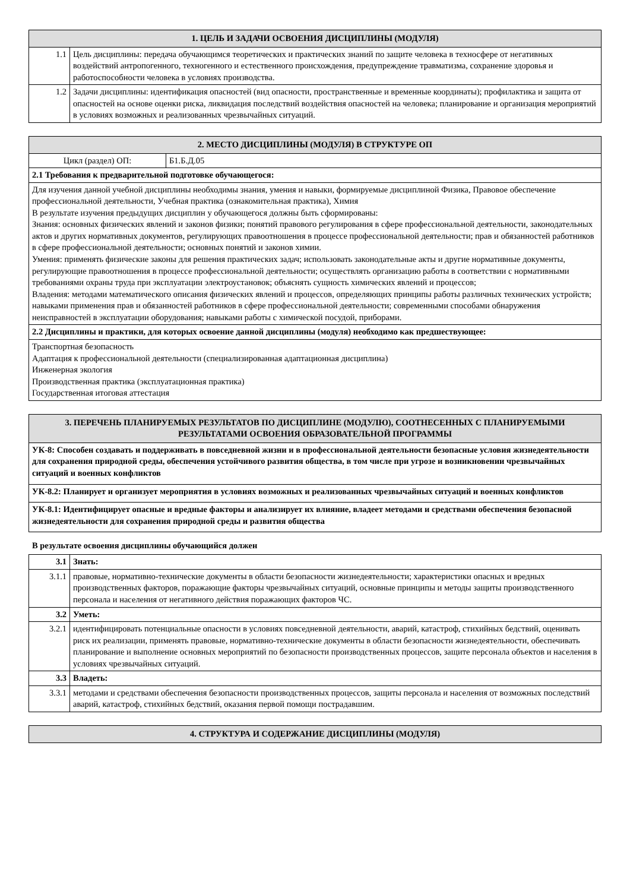| 1. ЦЕЛЬ И ЗАДАЧИ ОСВОЕНИЯ ДИСЦИПЛИНЫ (МОДУЛЯ) | |
| --- | --- |
| 1.1 | Цель дисциплины: передача обучающимся теоретических и практических знаний по защите человека в техносфере от негативных воздействий антропогенного, техногенного и естественного происхождения, предупреждение травматизма, сохранение здоровья и работоспособности человека в условиях производства. |
| 1.2 | Задачи дисциплины: идентификация опасностей (вид опасности, пространственные и временные координаты); профилактика и защита от опасностей на основе оценки риска, ликвидация последствий воздействия опасностей на человека; планирование и организация мероприятий в условиях возможных и реализованных чрезвычайных ситуаций. |
| 2. МЕСТО ДИСЦИПЛИНЫ (МОДУЛЯ) В СТРУКТУРЕ ОП | |
| --- | --- |
| Цикл (раздел) ОП: | Б1.Б.Д.05 |
| 2.1 Требования к предварительной подготовке обучающегося: | |
| Для изучения данной учебной дисциплины необходимы знания, умения и навыки, формируемые дисциплиной Физика, Правовое обеспечение профессиональной деятельности, Учебная практика (ознакомительная практика), Химия В результате изучения предыдущих дисциплин у обучающегося должны быть сформированы: Знания: основных физических явлений и законов физики; понятий правового регулирования в сфере профессиональной деятельности, законодательных актов и других нормативных документов, регулирующих правоотношения в процессе профессиональной деятельности; прав и обязанностей работников в сфере профессиональной деятельности; основных понятий и законов химии. Умения: применять физические законы для решения практических задач; использовать законодательные акты и другие нормативные документы, регулирующие правоотношения в процессе профессиональной деятельности; осуществлять организацию работы в соответствии с нормативными требованиями охраны труда при эксплуатации электроустановок; объяснять сущность химических явлений и процессов; Владения: методами математического описания физических явлений и процессов, определяющих принципы работы различных технических устройств; навыками применения прав и обязанностей работников в сфере профессиональной деятельности; современными способами обнаружения неисправностей в эксплуатации оборудования; навыками работы с химической посудой, приборами. | |
| 2.2 Дисциплины и практики, для которых освоение данной дисциплины (модуля) необходимо как предшествующее: | |
| Транспортная безопасность Адаптация к профессиональной деятельности (специализированная адаптационная дисциплина) Инженерная экология Производственная практика (эксплуатационная практика) Государственная итоговая аттестация | |
| 3. ПЕРЕЧЕНЬ ПЛАНИРУЕМЫХ РЕЗУЛЬТАТОВ ПО ДИСЦИПЛИНЕ (МОДУЛЮ), СООТНЕСЕННЫХ С ПЛАНИРУЕМЫМИ РЕЗУЛЬТАТАМИ ОСВОЕНИЯ ОБРАЗОВАТЕЛЬНОЙ ПРОГРАММЫ |
| --- |
| УК-8: Способен создавать и поддерживать в повседневной жизни и в профессиональной деятельности безопасные условия жизнедеятельности для сохранения природной среды, обеспечения устойчивого развития общества, в том числе при угрозе и возникновении чрезвычайных ситуаций и военных конфликтов |
| УК-8.2: Планирует и организует мероприятия в условиях возможных и реализованных чрезвычайных ситуаций и военных конфликтов |
| УК-8.1: Идентифицирует опасные и вредные факторы и анализирует их влияние, владеет методами и средствами обеспечения безопасной жизнедеятельности для сохранения природной среды и развития общества |
В результате освоения дисциплины обучающийся должен
| 3.1 | Знать: |
| 3.1.1 | правовые, нормативно-технические документы в области безопасности жизнедеятельности; характеристики опасных и вредных производственных факторов, поражающие факторы чрезвычайных ситуаций, основные принципы и методы защиты производственного персонала и населения от негативного действия поражающих факторов ЧС. |
| 3.2 | Уметь: |
| 3.2.1 | идентифицировать потенциальные опасности в условиях повседневной деятельности, аварий, катастроф, стихийных бедствий, оценивать риск их реализации, применять правовые, нормативно-технические документы в области безопасности жизнедеятельности, обеспечивать планирование и выполнение основных мероприятий по безопасности производственных процессов, защите персонала объектов и населения в условиях чрезвычайных ситуаций. |
| 3.3 | Владеть: |
| 3.3.1 | методами и средствами обеспечения безопасности производственных процессов, защиты персонала и населения от возможных последствий аварий, катастроф, стихийных бедствий, оказания первой помощи пострадавшим. |
| 4. СТРУКТУРА И СОДЕРЖАНИЕ ДИСЦИПЛИНЫ (МОДУЛЯ) |
| --- |